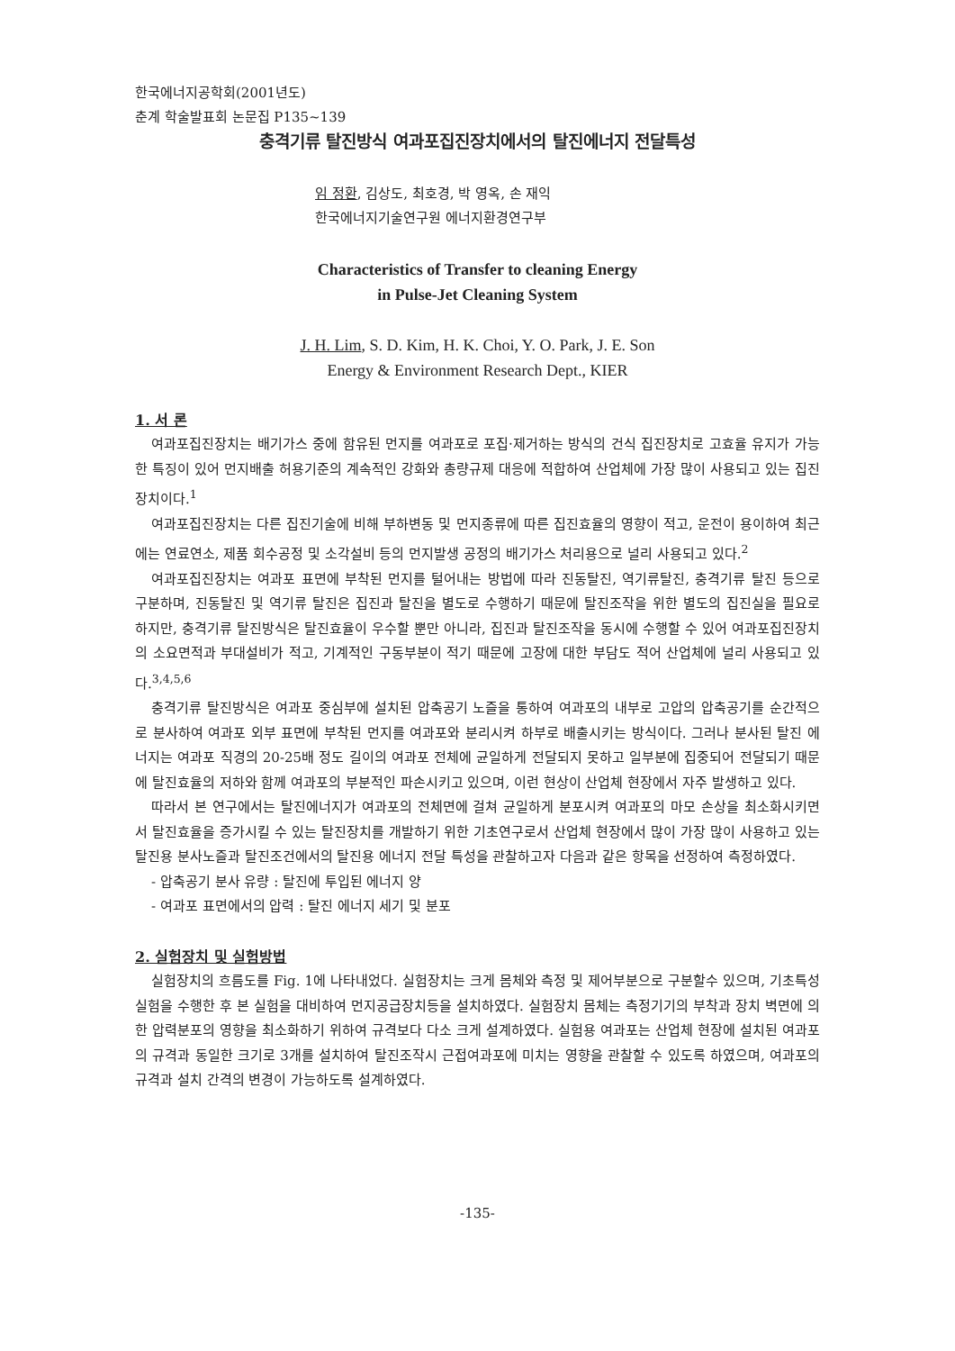한국에너지공학회(2001년도)
춘계 학술발표회 논문집 P135~139
충격기류 탈진방식 여과포집진장치에서의 탈진에너지 전달특성
임 정환, 김상도, 최호경, 박 영옥, 손 재익
한국에너지기술연구원 에너지환경연구부
Characteristics of Transfer to cleaning Energy
in Pulse-Jet Cleaning System
J. H. Lim, S. D. Kim, H. K. Choi, Y. O. Park, J. E. Son
Energy & Environment Research Dept., KIER
1. 서 론
여과포집진장치는 배기가스 중에 함유된 먼지를 여과포로 포집·제거하는 방식의 건식 집진장치로 고효율 유지가 가능한 특징이 있어 먼지배출 허용기준의 계속적인 강화와 총량규제 대응에 적합하여 산업체에 가장 많이 사용되고 있는 집진장치이다.<sup>1</sup>
여과포집진장치는 다른 집진기술에 비해 부하변동 및 먼지종류에 따른 집진효율의 영향이 적고, 운전이 용이하여 최근에는 연료연소, 제품 회수공정 및 소각설비 등의 먼지발생 공정의 배기가스 처리용으로 널리 사용되고 있다.<sup>2</sup>
여과포집진장치는 여과포 표면에 부착된 먼지를 털어내는 방법에 따라 진동탈진, 역기류탈진, 충격기류 탈진 등으로 구분하며, 진동탈진 및 역기류 탈진은 집진과 탈진을 별도로 수행하기 때문에 탈진조작을 위한 별도의 집진실을 필요로 하지만, 충격기류 탈진방식은 탈진효율이 우수할 뿐만 아니라, 집진과 탈진조작을 동시에 수행할 수 있어 여과포집진장치의 소요면적과 부대설비가 적고, 기계적인 구동부분이 적기 때문에 고장에 대한 부담도 적어 산업체에 널리 사용되고 있다.<sup>3,4,5,6</sup>
충격기류 탈진방식은 여과포 중심부에 설치된 압축공기 노즐을 통하여 여과포의 내부로 고압의 압축공기를 순간적으로 분사하여 여과포 외부 표면에 부착된 먼지를 여과포와 분리시켜 하부로 배출시키는 방식이다. 그러나 분사된 탈진 에너지는 여과포 직경의 20-25배 정도 길이의 여과포 전체에 균일하게 전달되지 못하고 일부분에 집중되어 전달되기 때문에 탈진효율의 저하와 함께 여과포의 부분적인 파손시키고 있으며, 이런 현상이 산업체 현장에서 자주 발생하고 있다.
따라서 본 연구에서는 탈진에너지가 여과포의 전체면에 걸쳐 균일하게 분포시켜 여과포의 마모 손상을 최소화시키면서 탈진효율을 증가시킬 수 있는 탈진장치를 개발하기 위한 기초연구로서 산업체 현장에서 많이 가장 많이 사용하고 있는 탈진용 분사노즐과 탈진조건에서의 탈진용 에너지 전달 특성을 관찰하고자 다음과 같은 항목을 선정하여 측정하였다.
- 압축공기 분사 유량 : 탈진에 투입된 에너지 양
- 여과포 표면에서의 압력 : 탈진 에너지 세기 및 분포
2. 실험장치 및 실험방법
실험장치의 흐름도를 Fig. 1에 나타내었다. 실험장치는 크게 몸체와 측정 및 제어부분으로 구분할수 있으며, 기초특성 실험을 수행한 후 본 실험을 대비하여 먼지공급장치등을 설치하였다. 실험장치 몸체는 측정기기의 부착과 장치 벽면에 의한 압력분포의 영향을 최소화하기 위하여 규격보다 다소 크게 설계하였다. 실험용 여과포는 산업체 현장에 설치된 여과포의 규격과 동일한 크기로 3개를 설치하여 탈진조작시 근접여과포에 미치는 영향을 관찰할 수 있도록 하였으며, 여과포의 규격과 설치 간격의 변경이 가능하도록 설계하였다.
-135-